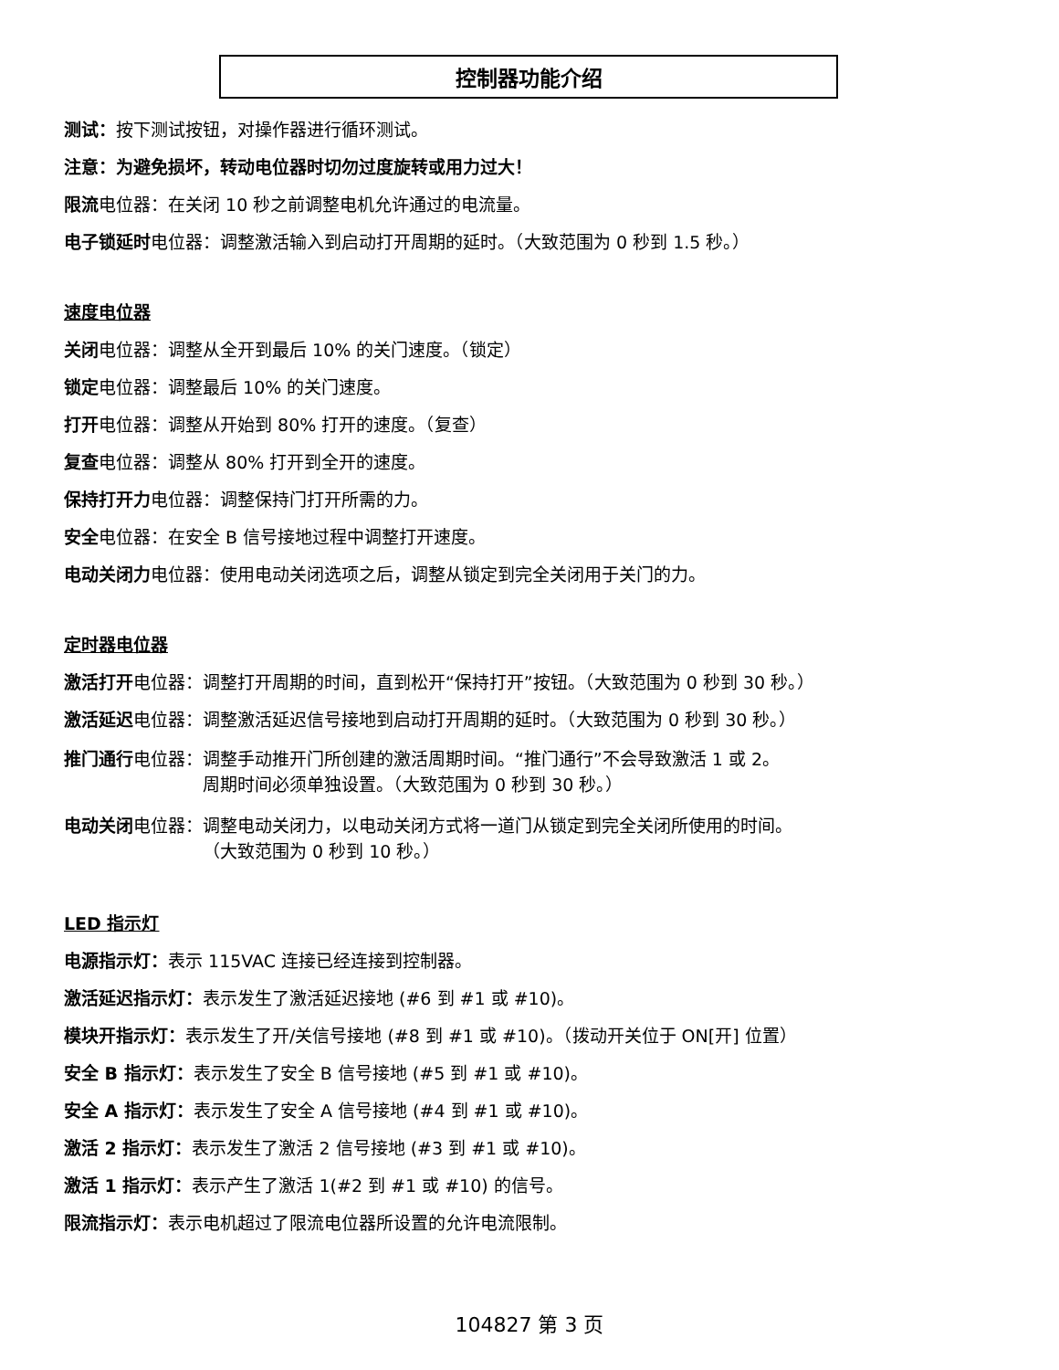控制器功能介绍
测试：按下测试按钮，对操作器进行循环测试。
注意：为避免损坏，转动电位器时切勿过度旋转或用力过大！
限流电位器：在关闭 10 秒之前调整电机允许通过的电流量。
电子锁延时电位器：调整激活输入到启动打开周期的延时。（大致范围为 0 秒到 1.5 秒。）
速度电位器
关闭电位器：调整从全开到最后 10% 的关门速度。（锁定）
锁定电位器：调整最后 10% 的关门速度。
打开电位器：调整从开始到 80% 打开的速度。（复查）
复查电位器：调整从 80% 打开到全开的速度。
保持打开力电位器：调整保持门打开所需的力。
安全电位器：在安全 B 信号接地过程中调整打开速度。
电动关闭力电位器：使用电动关闭选项之后，调整从锁定到完全关闭用于关门的力。
定时器电位器
激活打开电位器：调整打开周期的时间，直到松开“保持打开”按钮。（大致范围为 0 秒到 30 秒。）
激活延迟电位器：调整激活延迟信号接地到启动打开周期的延时。（大致范围为 0 秒到 30 秒。）
推门通行电位器： 调整手动推开门所创建的激活周期时间。“推门通行”不会导致激活 1 或 2。
周期时间必须单独设置。（大致范围为 0 秒到 30 秒。）
电动关闭电位器： 调整电动关闭力，以电动关闭方式将一道门从锁定到完全关闭所使用的时间。
（大致范围为 0 秒到 10 秒。）
LED 指示灯
电源指示灯：表示 115VAC 连接已经连接到控制器。
激活延迟指示灯：表示发生了激活延迟接地 (#6 到 #1 或 #10)。
模块开指示灯：表示发生了开/关信号接地 (#8 到 #1 或 #10)。（拨动开关位于 ON[开] 位置）
安全 B 指示灯：表示发生了安全 B 信号接地 (#5 到 #1 或 #10)。
安全 A 指示灯：表示发生了安全 A 信号接地 (#4 到 #1 或 #10)。
激活 2 指示灯：表示发生了激活 2 信号接地 (#3 到 #1 或 #10)。
激活 1 指示灯：表示产生了激活 1(#2 到 #1 或 #10) 的信号。
限流指示灯：表示电机超过了限流电位器所设置的允许电流限制。
104827 第 3 页